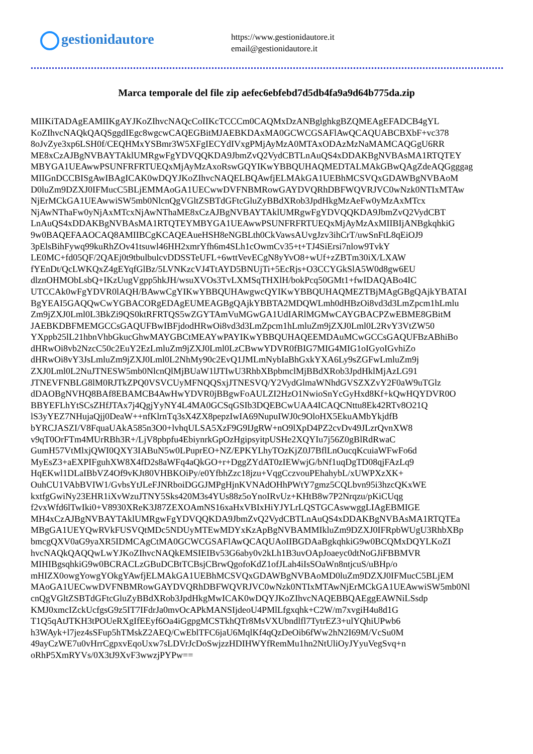gestionidautore
https://www.gestionidautore.it
email@gestionidautore.it
Marca temporale del file zip aefec6ebfebd7d5db4fa9a9d64b775da.zip
MIIKiTADAgEAMIIKgAYJKoZIhvcNAQcCoIIKcTCCCm0CAQMxDzANBglghkgBZQMEAgEFADCB4gYL
KoZIhvcNAQkQAQSggdIEgc8wgcwCAQEGBitMJAEBKDAxMA0GCWCGSAFlAwQCAQUABCBXbF+vc378
8oJvZye3xp6LSH0f/CEQHMxYSBmr3W5XFgIECYdIVxgPMjAyMzA0MTAxODAzMzNaMAMCAQGgU6RR
ME8xCzAJBgNVBAYTAklUMRgwFgYDVQQKDA9JbmZvQ2VydCBTLnAuQS4xDDAKBgNVBAsMA1RTQTEY
MBYGA1UEAwwPSUNFRFRTUEQxMjAyMzAxoRswGQYIKwYBBQUHAQMEDTALMAkGBwQAgZdeAQGgggag
MIIGnDCCBISgAwIBAgICAK0wDQYJKoZIhvcNAQELBQAwfjELMAkGA1UEBhMCSVQxGDAWBgNVBAoM
D0luZm9DZXJ0IFMucC5BLjEMMAoGA1UECwwDVFNBMRowGAYDVQRhDBFWQVRJVC0wNzk0NTIxMTAw
NjErMCkGA1UEAwwiSW5mb0NlcnQgVGltZSBTdGFtcGluZyBBdXRob3JpdHkgMzAeFw0yMzAxMTcx
NjAwNThaFw0yNjAxMTcxNjAwNThaME8xCzAJBgNVBAYTAklUMRgwFgYDVQQKDA9JbmZvQ2VydCBT
LnAuQS4xDDAKBgNVBAsMA1RTQTEYMBYGA1UEAwwPSUNFRFRTUEQxMjAyMzAxMIIBIjANBgkqhkiG
9w0BAQEFAAOCAQ8AMIIBCgKCAQEAueHSH8eNGBLth0CkVawsAUvgJzv3ihCrT/uwSnFtL8qEiOJ9
3pElsBihFywq99kuRhZOv41tsuwl46HH2xmrYfh6m4SLh1cOwmCv35+t+TJ4SiErsi7nlow9TvkY
LE0MC+fd05QF/2QAEj0t9tbulbulcvDDSSTeUFL+6wttVevECgN8yYvO8+wUf+zZBTm30iX/LXAW
fYEnDt/QcLWKQxZ4gEYqfGlBz/5LVNKzcVJ4TtAYD5BNUjTi+5EcRjs+O3CCYGkSlA5W0d8gw6EU
dlznOHMObLsbQ+IKzUugVgpp5hkJH/wsuXVOs3TvLXMSqTHXlH/bokPcq50GMt1+fwIDAQABo4IC
UTCCAk0wFgYDVR0lAQH/BAwwCgYIKwYBBQUHAwgwcQYIKwYBBQUHAQMEZTBjMAgGBgQAjkYBATAI
BgYEAI5GAQQwCwYGBACORgEDAgEUMEAGBgQAjkYBBTA2MDQWLmh0dHBzOi8vd3d3LmZpcm1hLmlu
Zm9jZXJ0Lml0L3BkZi9QS0ktRFRTQS5wZGYTAmVuMGwGA1UdIARlMGMwCAYGBACPZwEBME8GBitM
JAEBKDBFMEMGCCsGAQUFBwIBFjdodHRwOi8vd3d3LmZpcm1hLmluZm9jZXJ0Lml0L2RvY3VtZW50
YXppb25lL21hbnVhbGkucGhwMAYGBCtMEAYwPAYIKwYBBQUHAQEEMDAuMCwGCCsGAQUFBzABhiBo
dHRwOi8vb2NzcC50c2EuY2EzLmluZm9jZXJ0Lml0LzCBwwYDVR0fBIG7MIG4MIG1oIGyoIGvhiZo
dHRwOi8vY3JsLmluZm9jZXJ0Lml0L2NhMy90c2EvQ1JMLmNybIaBhGxkYXA6Ly9sZGFwLmluZm9j
ZXJ0Lml0L2NuJTNESW5mb0NlcnQlMjBUaW1lJTIwU3RhbXBpbmclMjBBdXRob3JpdHklMjAzLG91
JTNEVFNBLG8lM0RJTkZPQ0VSVCUyMFNQQSxjJTNESVQ/Y2VydGlmaWNhdGVSZXZvY2F0aW9uTGlz
dDAOBgNVHQ8BAf8EBAMCB4AwHwYDVR0jBBgwFoAULZI2HzO1NwioSnYcGyHxd8Kf+kQwHQYDVR0O
BBYEFLhYtSCsZHfJTAx7j4QgjYyNY4L4MA0GCSqGSIb3DQEBCwUAA4ICAQCNttu8Ek42RTv8O21Q
lS3yYEZ7NHujaQjj0DeaW++nfKlrnTq3sX4ZX8pepzIwIA69NupuIWJ0c9OloHX5EkuAMbYkjdfB
bYRCJASZI/V8FquaUAkA585n3O0+lvhqULSA5XzF9G9IJgRW+nO9lXpD4PZ2cvDv49JLzrQvnXW8
v9qT0OrFTm4MUrRBh3R+/LjV8pbpfu4EbiynrkGpOzHgipsyitpUSHe2XQYIu7j56Z0gBlRdRwaC
GumH57VtMlxjQWI0QXY3IABuN5w0LPuprEO+NZ/EPKYLhyTOzKjZ0J7BflLnOucqKcuiaWFwFo6d
MyEsZ3+aEXPIFguhXW8X4fD2s8aWFq4aQkGO+r+DggZYdAT0zIEWwjG/bNf1uqDgTD08qjFAzLq9
HqEKwl1DLaIBbVZ4Of9vKJt80VHBKOiPy/e0YfbhZzc18jzu+VqgCczvouPEhahybL/xUWPXzXK+
OuhCU1VAbBVIW1/GvbsYtJLeFJNRboiDGGJMPgHjnKVNAdOHhPWtY7gmz5CQLbvn95i3hzcQKxWE
kxtfgGwiNy23EHR1iXvWzuJTNY5Sks420M3s4YUs88z5oYnoIRvUz+KHtB8w7P2Nrqzu/pKiCUqg
f2vxWfd6lTwIki0+V8930XReK3J87ZEXOAmNS16xaHxVBIxHiYJYLrLQSTGCAswwggLIAgEBMIGE
MH4xCzAJBgNVBAYTAklUMRgwFgYDVQQKDA9JbmZvQ2VydCBTLnAuQS4xDDAKBgNVBAsMA1RTQTEa
MBgGA1UEYQwRVkFUSVQtMDc5NDUyMTEwMDYxKzApBgNVBAMMIkluZm9DZXJ0IFRpbWUgU3RhbXBp
bmcgQXV0aG9yaXR5IDMCAgCtMA0GCWCGSAFlAwQCAQUAoIIBGDAaBgkqhkiG9w0BCQMxDQYLKoZI
hvcNAQkQAQQwLwYJKoZIhvcNAQkEMSIEIBv53G6aby0v2kLh1B3uvOApJoaeyc0dtNoGJiFBBMVR
MIHIBgsqhkiG9w0BCRACLzGBuDCBtTCBsjCBrwQgofoKdZ1ofJLah4iIsSOaWn8ntjcuS/uBHp/o
mHIZX0owgYowgYOkgYAwfjELMAkGA1UEBhMCSVQxGDAWBgNVBAoMD0luZm9DZXJ0IFMucC5BLjEM
MAoGA1UECwwDVFNBMRowGAYDVQRhDBFWQVRJVC0wNzk0NTIxMTAwNjErMCkGA1UEAwwiSW5mb0Nl
cnQgVGltZSBTdGFtcGluZyBBdXRob3JpdHkgMwICAK0wDQYJKoZIhvcNAQEBBQAEggEAWNiLSsdp
KMJ0xmcIZckUcfgsG9z5IT7IFdrJa0mvOcAPkMANSIjdeoU4PMlLfgxqhk+C2W/m7xvgiH4u8d1G
T1Q5qAtJTKH3tPOUeRXgIfEEyf6Oa4iGgpgMCSTkhQTr8MsVXUbndlfl7TytrEZ3+ulYQhiUPwb6
h3WAyk+l7jez4sSFup5hTMskZ2AEQ/CwEblTFC6jaU6MqlKf4qQzDeOib6fWw2hN2I69M/VcSu0M
49ayCzWE7u0vHrrCgpxvEqoUxw7sLDVrJcDoSwjzzHDIHWYfRemMu1hn2NtUliOyJYyuVegSvq+n
oRhP5XmRYVs/0X3tJ9XvF3wwzjPYPw==